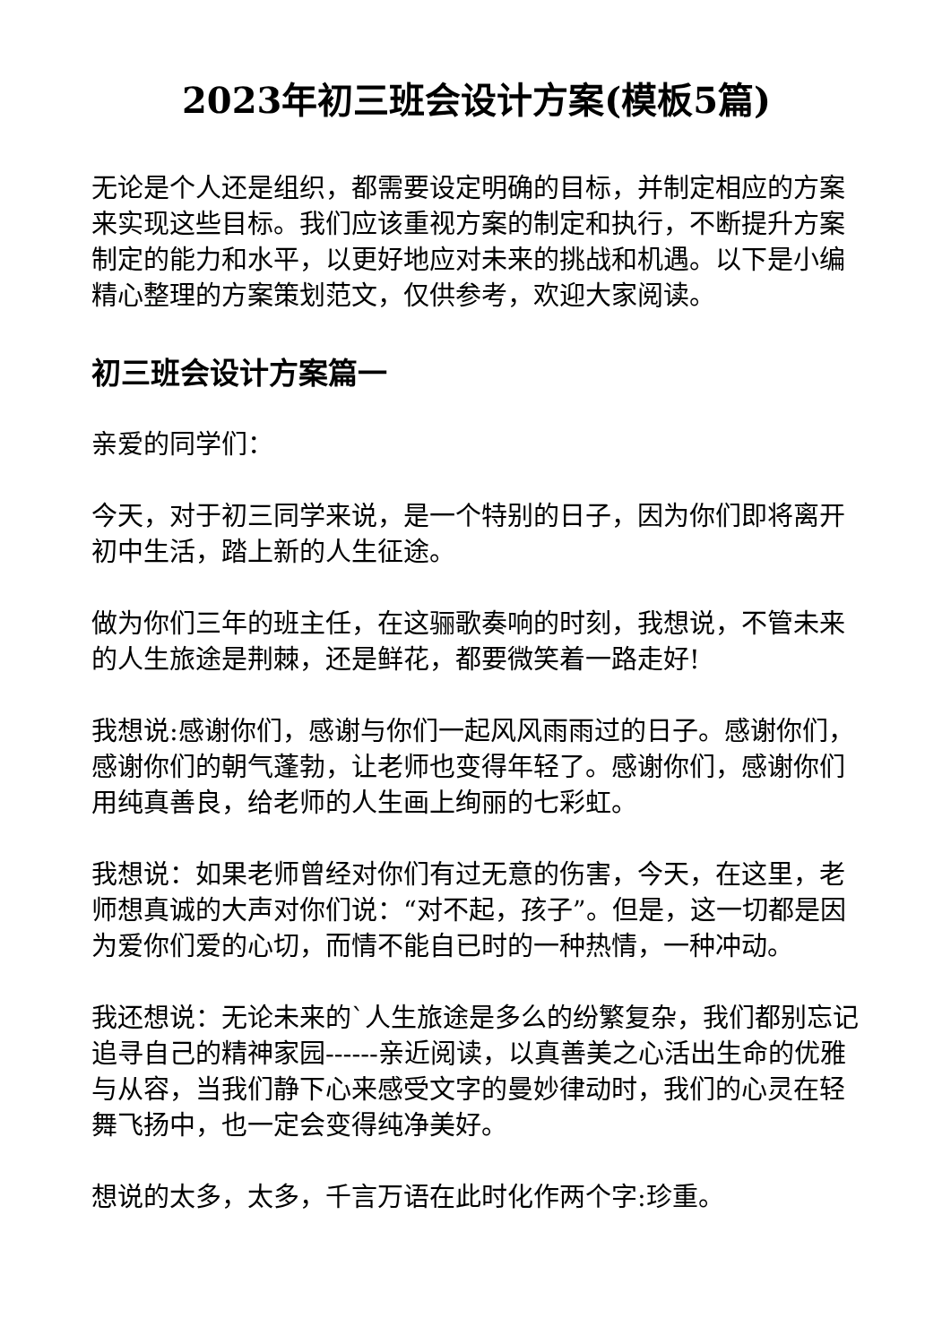2023年初三班会设计方案(模板5篇)
无论是个人还是组织，都需要设定明确的目标，并制定相应的方案来实现这些目标。我们应该重视方案的制定和执行，不断提升方案制定的能力和水平，以更好地应对未来的挑战和机遇。以下是小编精心整理的方案策划范文，仅供参考，欢迎大家阅读。
初三班会设计方案篇一
亲爱的同学们：
今天，对于初三同学来说，是一个特别的日子，因为你们即将离开初中生活，踏上新的人生征途。
做为你们三年的班主任，在这骊歌奏响的时刻，我想说，不管未来的人生旅途是荆棘，还是鲜花，都要微笑着一路走好!
我想说:感谢你们，感谢与你们一起风风雨雨过的日子。感谢你们，感谢你们的朝气蓬勃，让老师也变得年轻了。感谢你们，感谢你们用纯真善良，给老师的人生画上绚丽的七彩虹。
我想说：如果老师曾经对你们有过无意的伤害，今天，在这里，老师想真诚的大声对你们说：“对不起，孩子”。但是，这一切都是因为爱你们爱的心切，而情不能自已时的一种热情，一种冲动。
我还想说：无论未来的`人生旅途是多么的纷繁复杂，我们都别忘记追寻自己的精神家园------亲近阅读，以真善美之心活出生命的优雅与从容，当我们静下心来感受文字的曼妙律动时，我们的心灵在轻舞飞扬中，也一定会变得纯净美好。
想说的太多，太多，千言万语在此时化作两个字:珍重。